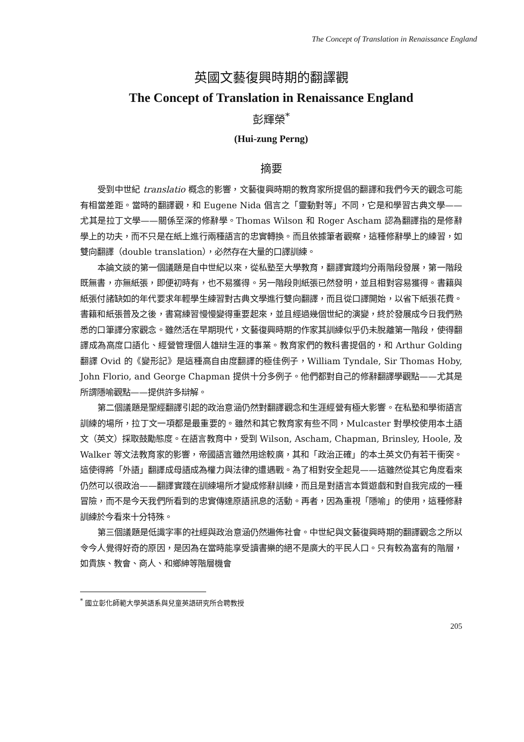The Concept of Translation in Renaissance England
英國文藝復興時期的翻譯觀
The Concept of Translation in Renaissance England
彭輝榮<sup>*</sup>
(Hui-zung Perng)
摘要
受到中世紀 translatio 概念的影響，文藝復興時期的教育家所提倡的翻譯和我們今天的觀念可能有相當差距。當時的翻譯觀，和 Eugene Nida 倡言之「靈動對等」不同，它是和學習古典文學——尤其是拉丁文學——關係至深的修辭學。Thomas Wilson 和 Roger Ascham 認為翻譯指的是修辭學上的功夫，而不只是在紙上進行兩種語言的忠實轉換。而且依據筆者觀察，這種修辭學上的練習，如雙向翻譯（double translation），必然存在大量的口譯訓練。
本論文談的第一個議題是自中世紀以來，從私塾至大學教育，翻譯實踐均分兩階段發展，第一階段既無書，亦無紙張，即便初時有，也不易獲得。另一階段則紙張已然發明，並且相對容易獲得。書籍與紙張付諸缺如的年代要求年輕學生練習對古典文學進行雙向翻譯，而且從口譯開始，以省下紙張花費。書籍和紙張普及之後，書寫練習慢慢變得重要起來，並且經過幾個世紀的演變，終於發展成今日我們熟悉的口筆譯分家觀念。雖然活在早期現代，文藝復興時期的作家其訓練似乎仍未脫離第一階段，使得翻譯成為高度口語化、經營管理個人雄辯生涯的事業。教育家們的教科書提倡的，和 Arthur Golding 翻譯 Ovid 的《變形記》是這種高自由度翻譯的極佳例子，William Tyndale, Sir Thomas Hoby, John Florio, and George Chapman 提供十分多例子。他們都對自己的修辭翻譯學觀點——尤其是所謂隱喻觀點——提供許多辯解。
第二個議題是聖經翻譯引起的政治意涵仍然對翻譯觀念和生涯經營有極大影響。在私塾和學術語言訓練的場所，拉丁文一項都是最重要的。雖然和其它教育家有些不同，Mulcaster 對學校使用本土語文（英文）採取鼓勵態度。在語言教育中，受到 Wilson, Ascham, Chapman, Brinsley, Hoole, 及 Walker 等文法教育家的影響，帝國語言雖然用途較廣，其和「政治正確」的本土英文仍有若干衝突。這使得將「外語」翻譯成母語成為權力與法律的遭遇戰。為了相對安全起見——這雖然從其它角度看來仍然可以很政治——翻譯實踐在訓練場所才變成修辭訓練，而且是對語言本質遊戲和對自我完成的一種冒險，而不是今天我們所看到的忠實傳達原語訊息的活動。再者，因為重視「隱喻」的使用，這種修辭訓練於今看來十分特殊。
第三個議題是低識字率的社經與政治意涵仍然遍佈社會。中世紀與文藝復興時期的翻譯觀念之所以令今人覺得好奇的原因，是因為在當時能享受讀書樂的絕不是廣大的平民人口。只有較為富有的階層，如貴族、教會、商人、和鄉紳等階層機會
<sup>*</sup> 國立彰化師範大學英語系與兒童英語研究所合聘教授
205